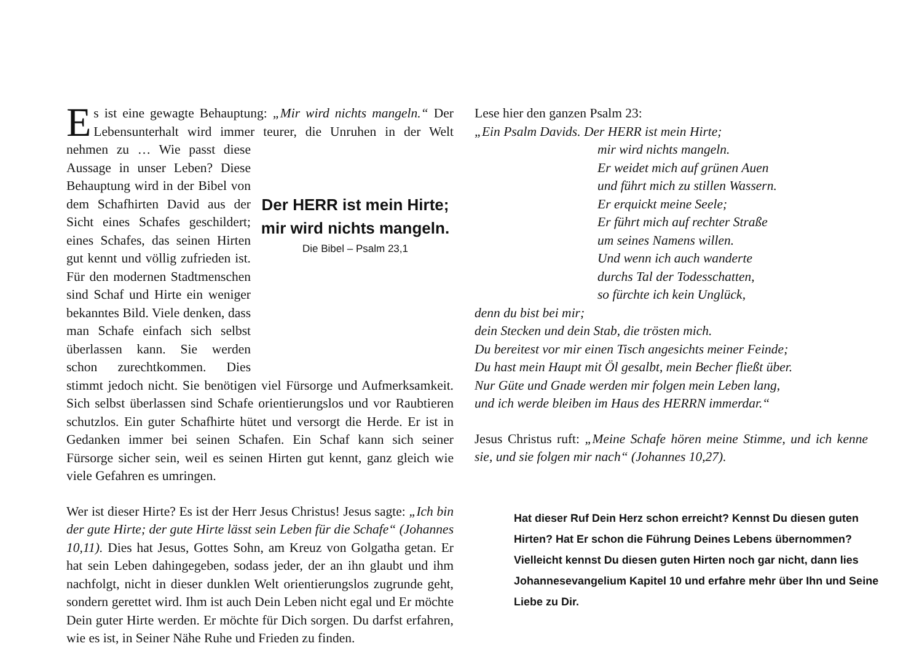Es ist eine gewagte Behauptung: „Mir wird nichts mangeln.“ Der Lebensunterhalt wird immer teurer, die Unruhen in der Welt Der HERR ist mein Hirte;
mir wird nichts mangeln.
Die Bibel – Psalm 23,1 nehmen zu … Wie passt diese Aussage in unser Leben? Diese Behauptung wird in der Bibel von dem Schafhirten David aus der Sicht eines Schafes geschildert; eines Schafes, das seinen Hirten gut kennt und völlig zufrieden ist. Für den modernen Stadtmenschen sind Schaf und Hirte ein weniger bekanntes Bild. Viele denken, dass man Schafe einfach sich selbst überlassen kann. Sie werden schon zurechtkommen. Dies stimmt jedoch nicht. Sie benötigen viel Fürsorge und Aufmerksamkeit. Sich selbst überlassen sind Schafe orientierungslos und vor Raubtieren schutzlos. Ein guter Schafhirte hütet und versorgt die Herde. Er ist in Gedanken immer bei seinen Schafen. Ein Schaf kann sich seiner Fürsorge sicher sein, weil es seinen Hirten gut kennt, ganz gleich wie viele Gefahren es umringen.
Wer ist dieser Hirte? Es ist der Herr Jesus Christus! Jesus sagte: „Ich bin der gute Hirte; der gute Hirte lässt sein Leben für die Schafe“ (Johannes 10,11). Dies hat Jesus, Gottes Sohn, am Kreuz von Golgatha getan. Er hat sein Leben dahingegeben, sodass jeder, der an ihn glaubt und ihm nachfolgt, nicht in dieser dunklen Welt orientierungslos zugrunde geht, sondern gerettet wird. Ihm ist auch Dein Leben nicht egal und Er möchte Dein guter Hirte werden. Er möchte für Dich sorgen. Du darfst erfahren, wie es ist, in Seiner Nähe Ruhe und Frieden zu finden.
Lese hier den ganzen Psalm 23:
„Ein Psalm Davids. Der HERR ist mein Hirte;
mir wird nichts mangeln.
Er weidet mich auf grünen Auen
und führt mich zu stillen Wassern.
Er erquickt meine Seele;
Er führt mich auf rechter Straße
um seines Namens willen.
Und wenn ich auch wanderte
durchs Tal der Todesschatten,
so fürchte ich kein Unglück,
denn du bist bei mir;
dein Stecken und dein Stab, die trösten mich.
Du bereitest vor mir einen Tisch angesichts meiner Feinde;
Du hast mein Haupt mit Öl gesalbt, mein Becher fließt über.
Nur Güte und Gnade werden mir folgen mein Leben lang,
und ich werde bleiben im Haus des HERRN immerdar.“
Jesus Christus ruft: „Meine Schafe hören meine Stimme, und ich kenne sie, und sie folgen mir nach“ (Johannes 10,27).
Hat dieser Ruf Dein Herz schon erreicht? Kennst Du diesen guten Hirten? Hat Er schon die Führung Deines Lebens übernommen? Vielleicht kennst Du diesen guten Hirten noch gar nicht, dann lies Johannes­evangelium Kapitel 10 und erfahre mehr über Ihn und Seine Liebe zu Dir.